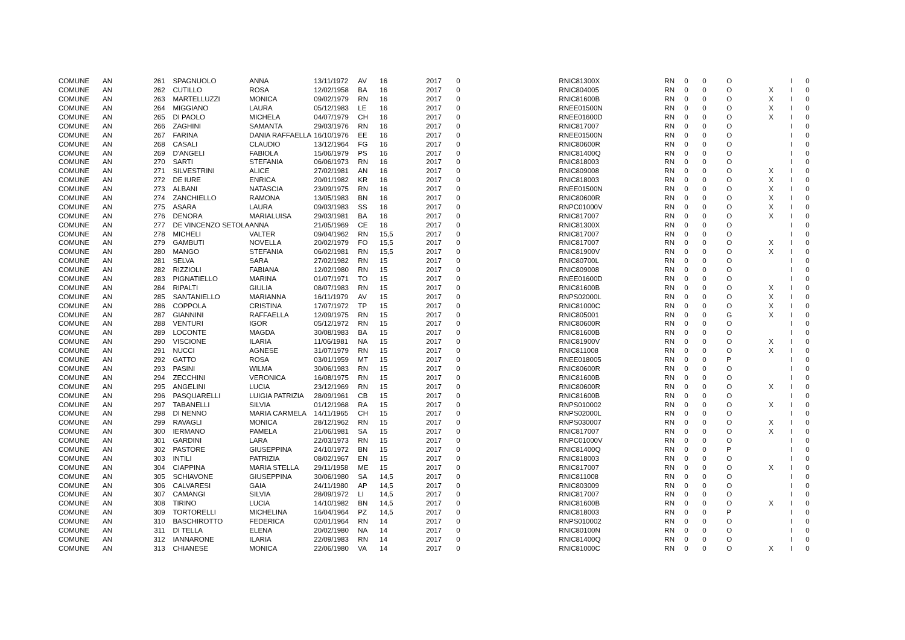| COMUNE | AN | 261 | SPAGNUOLO | ANNA | 13/11/1972 | AV | 16 | 2017 | 0 | RNIC81300X | RN | 0 | 0 | O | | I | 0 |
| COMUNE | AN | 262 | CUTILLO | ROSA | 12/02/1958 | BA | 16 | 2017 | 0 | RNIC804005 | RN | 0 | 0 | O | X | I | 0 |
| COMUNE | AN | 263 | MARTELLUZZI | MONICA | 09/02/1979 | RN | 16 | 2017 | 0 | RNIC81600B | RN | 0 | 0 | O | X | I | 0 |
| COMUNE | AN | 264 | MIGGIANO | LAURA | 05/12/1983 | LE | 16 | 2017 | 0 | RNEE01500N | RN | 0 | 0 | O | X | I | 0 |
| COMUNE | AN | 265 | DI PAOLO | MICHELA | 04/07/1979 | CH | 16 | 2017 | 0 | RNEE01600D | RN | 0 | 0 | O | X | I | 0 |
| COMUNE | AN | 266 | ZAGHINI | SAMANTA | 29/03/1976 | RN | 16 | 2017 | 0 | RNIC817007 | RN | 0 | 0 | O | | I | 0 |
| COMUNE | AN | 267 | FARINA | DANIA RAFFAELLA | 16/10/1976 | EE | 16 | 2017 | 0 | RNEE01500N | RN | 0 | 0 | O | | I | 0 |
| COMUNE | AN | 268 | CASALI | CLAUDIO | 13/12/1964 | FG | 16 | 2017 | 0 | RNIC80600R | RN | 0 | 0 | O | | I | 0 |
| COMUNE | AN | 269 | D'ANGELI | FABIOLA | 15/06/1979 | PS | 16 | 2017 | 0 | RNIC81400Q | RN | 0 | 0 | O | | I | 0 |
| COMUNE | AN | 270 | SARTI | STEFANIA | 06/06/1973 | RN | 16 | 2017 | 0 | RNIC818003 | RN | 0 | 0 | O | | I | 0 |
| COMUNE | AN | 271 | SILVESTRINI | ALICE | 27/02/1981 | AN | 16 | 2017 | 0 | RNIC809008 | RN | 0 | 0 | O | X | I | 0 |
| COMUNE | AN | 272 | DE IURE | ENRICA | 20/01/1982 | KR | 16 | 2017 | 0 | RNIC818003 | RN | 0 | 0 | O | X | I | 0 |
| COMUNE | AN | 273 | ALBANI | NATASCIA | 23/09/1975 | RN | 16 | 2017 | 0 | RNEE01500N | RN | 0 | 0 | O | X | I | 0 |
| COMUNE | AN | 274 | ZANCHIELLO | RAMONA | 13/05/1983 | BN | 16 | 2017 | 0 | RNIC80600R | RN | 0 | 0 | O | X | I | 0 |
| COMUNE | AN | 275 | ASARA | LAURA | 09/03/1983 | SS | 16 | 2017 | 0 | RNPC01000V | RN | 0 | 0 | O | X | I | 0 |
| COMUNE | AN | 276 | DENORA | MARIALUISA | 29/03/1981 | BA | 16 | 2017 | 0 | RNIC817007 | RN | 0 | 0 | O | X | I | 0 |
| COMUNE | AN | 277 | DE VINCENZO SETOLA | ANNA | 21/05/1969 | CE | 16 | 2017 | 0 | RNIC81300X | RN | 0 | 0 | O | | I | 0 |
| COMUNE | AN | 278 | MICHELI | VALTER | 09/04/1962 | RN | 15,5 | 2017 | 0 | RNIC817007 | RN | 0 | 0 | O | | I | 0 |
| COMUNE | AN | 279 | GAMBUTI | NOVELLA | 20/02/1979 | FO | 15,5 | 2017 | 0 | RNIC817007 | RN | 0 | 0 | O | X | I | 0 |
| COMUNE | AN | 280 | MANGO | STEFANIA | 06/02/1981 | RN | 15,5 | 2017 | 0 | RNIC81900V | RN | 0 | 0 | O | X | I | 0 |
| COMUNE | AN | 281 | SELVA | SARA | 27/02/1982 | RN | 15 | 2017 | 0 | RNIC80700L | RN | 0 | 0 | O | | I | 0 |
| COMUNE | AN | 282 | RIZZIOLI | FABIANA | 12/02/1980 | RN | 15 | 2017 | 0 | RNIC809008 | RN | 0 | 0 | O | | I | 0 |
| COMUNE | AN | 283 | PIGNATIELLO | MARINA | 01/07/1971 | TO | 15 | 2017 | 0 | RNEE01600D | RN | 0 | 0 | O | | I | 0 |
| COMUNE | AN | 284 | RIPALTI | GIULIA | 08/07/1983 | RN | 15 | 2017 | 0 | RNIC81600B | RN | 0 | 0 | O | X | I | 0 |
| COMUNE | AN | 285 | SANTANIELLO | MARIANNA | 16/11/1979 | AV | 15 | 2017 | 0 | RNPS02000L | RN | 0 | 0 | O | X | I | 0 |
| COMUNE | AN | 286 | COPPOLA | CRISTINA | 17/07/1972 | TP | 15 | 2017 | 0 | RNIC81000C | RN | 0 | 0 | O | X | I | 0 |
| COMUNE | AN | 287 | GIANNINI | RAFFAELLA | 12/09/1975 | RN | 15 | 2017 | 0 | RNIC805001 | RN | 0 | 0 | G | X | I | 0 |
| COMUNE | AN | 288 | VENTURI | IGOR | 05/12/1972 | RN | 15 | 2017 | 0 | RNIC80600R | RN | 0 | 0 | O | | I | 0 |
| COMUNE | AN | 289 | LOCONTE | MAGDA | 30/08/1983 | BA | 15 | 2017 | 0 | RNIC81600B | RN | 0 | 0 | O | | I | 0 |
| COMUNE | AN | 290 | VISCIONE | ILARIA | 11/06/1981 | NA | 15 | 2017 | 0 | RNIC81900V | RN | 0 | 0 | O | X | I | 0 |
| COMUNE | AN | 291 | NUCCI | AGNESE | 31/07/1979 | RN | 15 | 2017 | 0 | RNIC811008 | RN | 0 | 0 | O | X | I | 0 |
| COMUNE | AN | 292 | GATTO | ROSA | 03/01/1959 | MT | 15 | 2017 | 0 | RNEE018005 | RN | 0 | 0 | P | | I | 0 |
| COMUNE | AN | 293 | PASINI | WILMA | 30/06/1983 | RN | 15 | 2017 | 0 | RNIC80600R | RN | 0 | 0 | O | | I | 0 |
| COMUNE | AN | 294 | ZECCHINI | VERONICA | 16/08/1975 | RN | 15 | 2017 | 0 | RNIC81600B | RN | 0 | 0 | O | | I | 0 |
| COMUNE | AN | 295 | ANGELINI | LUCIA | 23/12/1969 | RN | 15 | 2017 | 0 | RNIC80600R | RN | 0 | 0 | O | X | I | 0 |
| COMUNE | AN | 296 | PASQUARELLI | LUIGIA PATRIZIA | 28/09/1961 | CB | 15 | 2017 | 0 | RNIC81600B | RN | 0 | 0 | O | | I | 0 |
| COMUNE | AN | 297 | TABANELLI | SILVIA | 01/12/1968 | RA | 15 | 2017 | 0 | RNPS010002 | RN | 0 | 0 | O | X | I | 0 |
| COMUNE | AN | 298 | DI NENNO | MARIA CARMELA | 14/11/1965 | CH | 15 | 2017 | 0 | RNPS02000L | RN | 0 | 0 | O | | I | 0 |
| COMUNE | AN | 299 | RAVAGLI | MONICA | 28/12/1962 | RN | 15 | 2017 | 0 | RNPS030007 | RN | 0 | 0 | O | X | I | 0 |
| COMUNE | AN | 300 | IERMANO | PAMELA | 21/06/1981 | SA | 15 | 2017 | 0 | RNIC817007 | RN | 0 | 0 | O | X | I | 0 |
| COMUNE | AN | 301 | GARDINI | LARA | 22/03/1973 | RN | 15 | 2017 | 0 | RNPC01000V | RN | 0 | 0 | O | | I | 0 |
| COMUNE | AN | 302 | PASTORE | GIUSEPPINA | 24/10/1972 | BN | 15 | 2017 | 0 | RNIC81400Q | RN | 0 | 0 | P | | I | 0 |
| COMUNE | AN | 303 | INTILI | PATRIZIA | 08/02/1967 | EN | 15 | 2017 | 0 | RNIC818003 | RN | 0 | 0 | O | | I | 0 |
| COMUNE | AN | 304 | CIAPPINA | MARIA STELLA | 29/11/1958 | ME | 15 | 2017 | 0 | RNIC817007 | RN | 0 | 0 | O | X | I | 0 |
| COMUNE | AN | 305 | SCHIAVONE | GIUSEPPINA | 30/06/1980 | SA | 14,5 | 2017 | 0 | RNIC811008 | RN | 0 | 0 | O | | I | 0 |
| COMUNE | AN | 306 | CALVARESI | GAIA | 24/11/1980 | AP | 14,5 | 2017 | 0 | RNIC803009 | RN | 0 | 0 | O | | I | 0 |
| COMUNE | AN | 307 | CAMANGI | SILVIA | 28/09/1972 | LI | 14,5 | 2017 | 0 | RNIC817007 | RN | 0 | 0 | O | | I | 0 |
| COMUNE | AN | 308 | TIRINO | LUCIA | 14/10/1982 | BN | 14,5 | 2017 | 0 | RNIC81600B | RN | 0 | 0 | O | X | I | 0 |
| COMUNE | AN | 309 | TORTORELLI | MICHELINA | 16/04/1964 | PZ | 14,5 | 2017 | 0 | RNIC818003 | RN | 0 | 0 | P | | I | 0 |
| COMUNE | AN | 310 | BASCHIROTTO | FEDERICA | 02/01/1964 | RN | 14 | 2017 | 0 | RNPS010002 | RN | 0 | 0 | O | | I | 0 |
| COMUNE | AN | 311 | DI TELLA | ELENA | 20/02/1980 | NA | 14 | 2017 | 0 | RNIC80100N | RN | 0 | 0 | O | | I | 0 |
| COMUNE | AN | 312 | IANNARONE | ILARIA | 22/09/1983 | RN | 14 | 2017 | 0 | RNIC81400Q | RN | 0 | 0 | O | | I | 0 |
| COMUNE | AN | 313 | CHIANESE | MONICA | 22/06/1980 | VA | 14 | 2017 | 0 | RNIC81000C | RN | 0 | 0 | O | X | I | 0 |